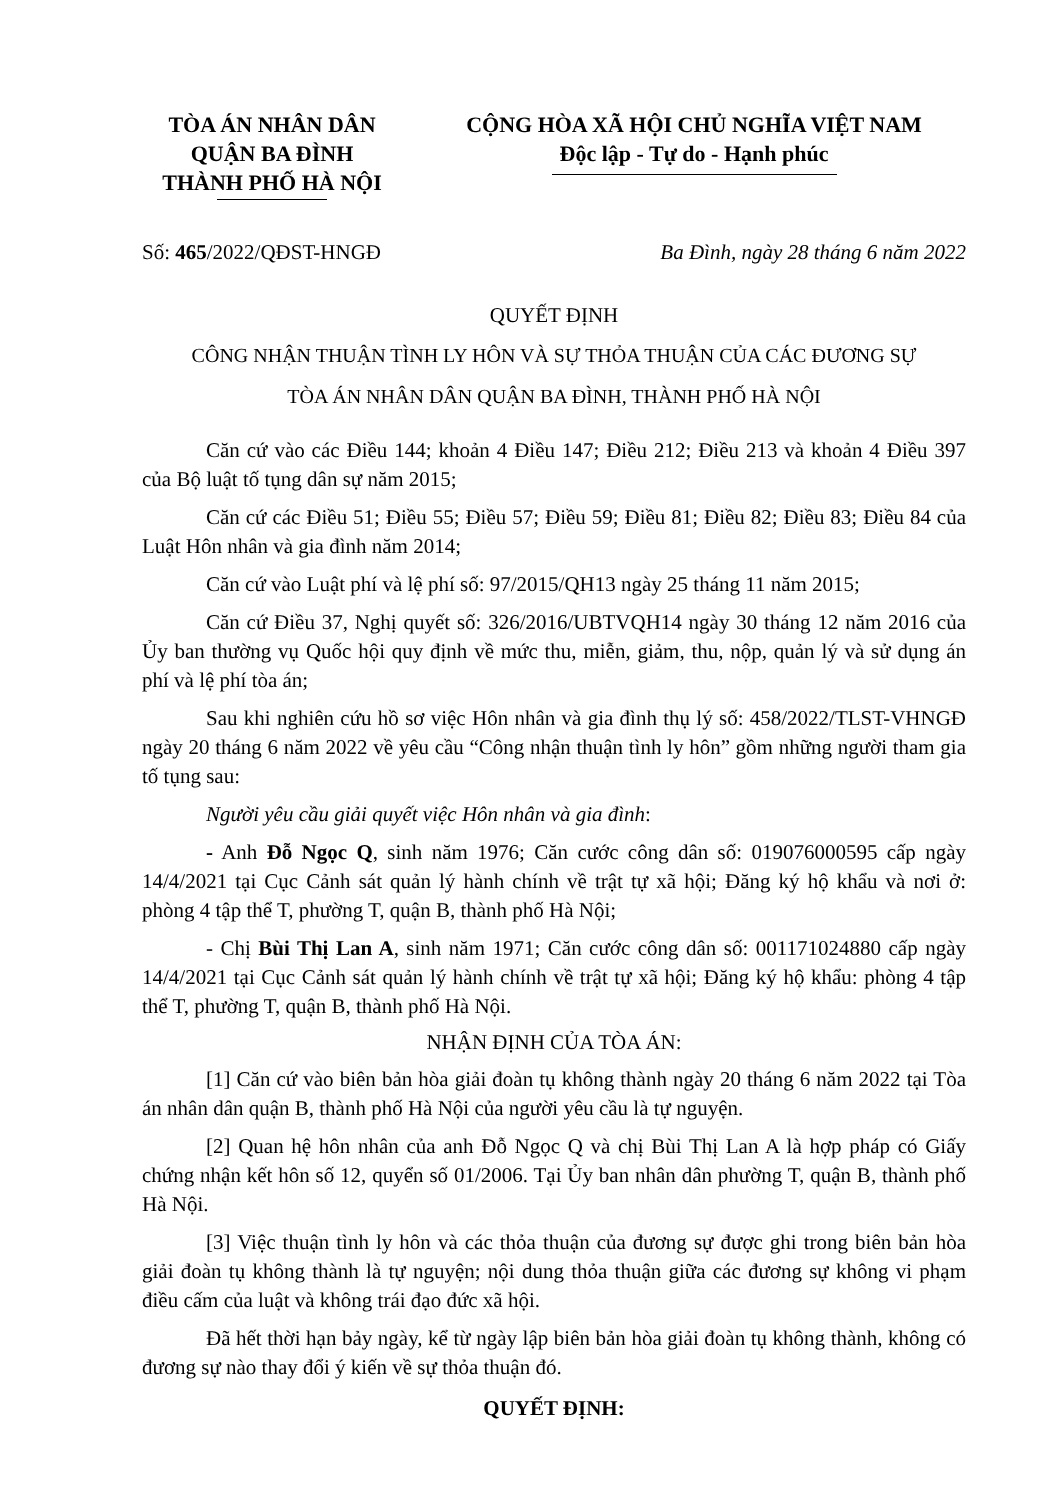TÒA ÁN NHÂN DÂN
QUẬN BA ĐÌNH
THÀNH PHỐ HÀ NỘI
CỘNG HÒA XÃ HỘI CHỦ NGHĨA VIỆT NAM
Độc lập - Tự do - Hạnh phúc
Số: 465/2022/QĐST-HNGĐ Ba Đình, ngày 28 tháng 6 năm 2022
QUYẾT ĐỊNH
CÔNG NHẬN THUẬN TÌNH LY HÔN VÀ SỰ THỎA THUẬN CỦA CÁC ĐƯƠNG SỰ
TÒA ÁN NHÂN DÂN QUẬN BA ĐÌNH, THÀNH PHỐ HÀ NỘI
Căn cứ vào các Điều 144; khoản 4 Điều 147; Điều 212; Điều 213 và khoản 4 Điều 397 của Bộ luật tố tụng dân sự năm 2015;
Căn cứ các Điều 51; Điều 55; Điều 57; Điều 59; Điều 81; Điều 82; Điều 83; Điều 84 của Luật Hôn nhân và gia đình năm 2014;
Căn cứ vào Luật phí và lệ phí số: 97/2015/QH13 ngày 25 tháng 11 năm 2015;
Căn cứ Điều 37, Nghị quyết số: 326/2016/UBTVQH14 ngày 30 tháng 12 năm 2016 của Ủy ban thường vụ Quốc hội quy định về mức thu, miễn, giảm, thu, nộp, quản lý và sử dụng án phí và lệ phí tòa án;
Sau khi nghiên cứu hồ sơ việc Hôn nhân và gia đình thụ lý số: 458/2022/TLST-VHNGĐ ngày 20 tháng 6 năm 2022 về yêu cầu “Công nhận thuận tình ly hôn” gồm những người tham gia tố tụng sau:
Người yêu cầu giải quyết việc Hôn nhân và gia đình:
- Anh Đỗ Ngọc Q, sinh năm 1976; Căn cước công dân số: 019076000595 cấp ngày 14/4/2021 tại Cục Cảnh sát quản lý hành chính về trật tự xã hội; Đăng ký hộ khẩu và nơi ở: phòng 4 tập thể T, phường T, quận B, thành phố Hà Nội;
- Chị Bùi Thị Lan A, sinh năm 1971; Căn cước công dân số: 001171024880 cấp ngày 14/4/2021 tại Cục Cảnh sát quản lý hành chính về trật tự xã hội; Đăng ký hộ khẩu: phòng 4 tập thể T, phường T, quận B, thành phố Hà Nội.
NHẬN ĐỊNH CỦA TÒA ÁN:
[1] Căn cứ vào biên bản hòa giải đoàn tụ không thành ngày 20 tháng 6 năm 2022 tại Tòa án nhân dân quận B, thành phố Hà Nội của người yêu cầu là tự nguyện.
[2] Quan hệ hôn nhân của anh Đỗ Ngọc Q và chị Bùi Thị Lan A là hợp pháp có Giấy chứng nhận kết hôn số 12, quyển số 01/2006. Tại Ủy ban nhân dân phường T, quận B, thành phố Hà Nội.
[3] Việc thuận tình ly hôn và các thỏa thuận của đương sự được ghi trong biên bản hòa giải đoàn tụ không thành là tự nguyện; nội dung thỏa thuận giữa các đương sự không vi phạm điều cấm của luật và không trái đạo đức xã hội.
Đã hết thời hạn bảy ngày, kể từ ngày lập biên bản hòa giải đoàn tụ không thành, không có đương sự nào thay đổi ý kiến về sự thỏa thuận đó.
QUYẾT ĐỊNH: